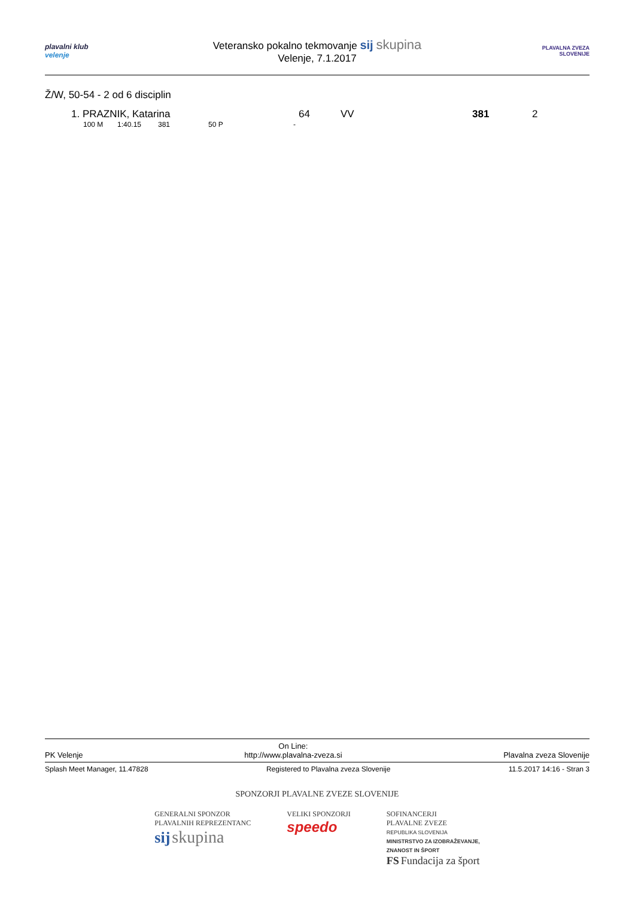plavalni klub
velenje
Veteransko pokalno tekmovanje sij skupina
Velenje, 7.1.2017
PLAVALNA ZVEZA SLOVENIJE
Ž/W, 50-54 - 2 od 6 disciplin
| 1. PRAZNIK, Katarina | 64 | VV | 381 | 2 |
| 100 M | 1:40.15 | 381 | 50 P | - |
PK Velenje On Line:
http://www.plavalna-zveza.si Plavalna zveza Slovenije
Splash Meet Manager, 11.47828 Registered to Plavalna zveza Slovenije 11.5.2017 14:16 - Stran 3
SPONZORJI PLAVALNE ZVEZE SLOVENIJE
GENERALNI SPONZOR
PLAVALNIH REPREZENTANC
sij skupina
VELIKI SPONZORJI
speedo
SOFINANCERJI
PLAVALNE ZVEZE
REPUBLIKA SLOVENIJA
MINISTRSTVO ZA IZOBRAŽEVANJE,
ZNANOST IN ŠPORT
FS Fundacija za šport